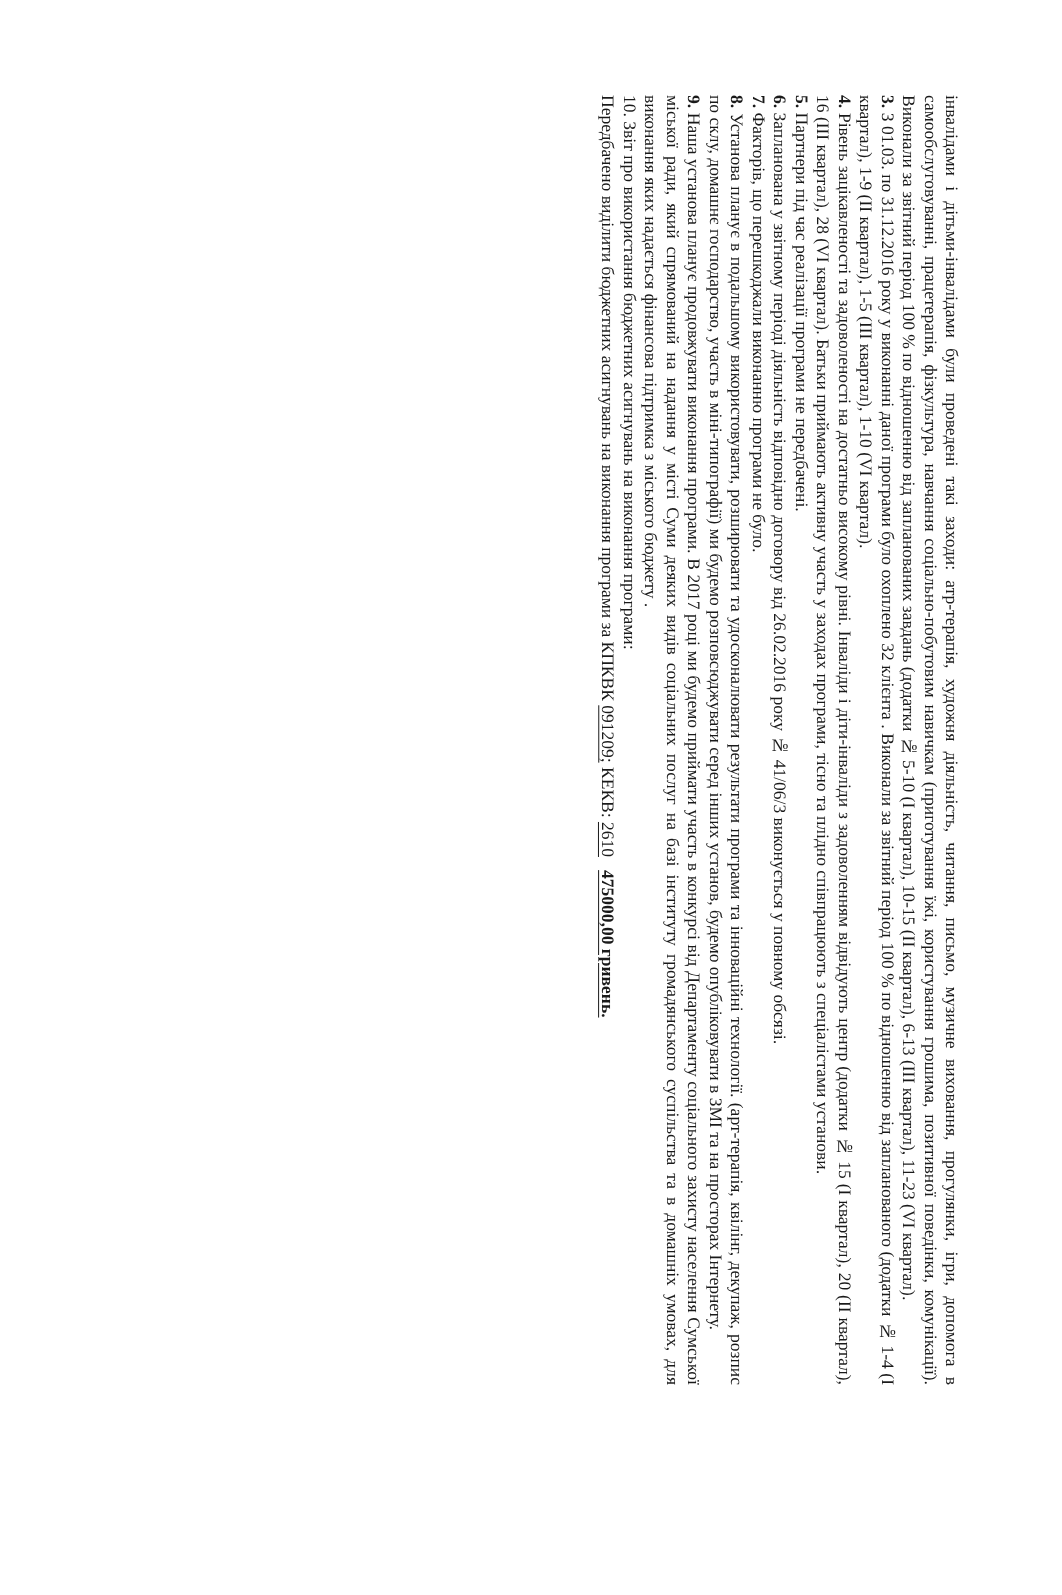інвалідами і дітьми-інвалідами були проведені такі заходи: атр-терапія, художня діяльність, читання, письмо, музичне виховання, прогулянки, ігри, допомога в самообслуговуванні, працетерапія, фізкультура, навчання соціально-побутовим навичкам (приготування їжі, користування грошима, позитивної поведінки, комунікації). Виконали за звітний період 100 % по відношенню від запланованих завдань (додатки № 5-10 (І квартал), 10-15 (ІІ квартал), 6-13 (ІІІ квартал), 11-23 (VІ квартал).
3. З 01.03. по 31.12.2016 року у виконанні даної програми було охоплено 32 клієнта . Виконали за звітний період 100 % по відношенню від запланованого (додатки № 1-4 (І квартал), 1-9 (ІІ квартал), 1-5 (ІІІ квартал), 1-10 (VІ квартал).
4. Рівень зацікавленості та задоволеності на достатньо високому рівні. Інваліди і діти-інваліди з задоволенням відвідують центр (додатки № 15 (І квартал), 20 (ІІ квартал), 16 (ІІІ квартал), 28 (VІ квартал). Батьки приймають активну участь у заходах програми, тісно та плідно співпрацюють з спеціалістами установи.
5. Партнери під час реалізації програми не передбачені.
6. Запланована у звітному періоді діяльність відповідно договору від 26.02.2016 року № 41/06/3 виконується у повному обсязі.
7. Факторів, що перешкоджали виконанню програми не було.
8. Установа планує в подальшому використовувати, розширювати та удосконалювати результати програми та інноваційні технології. (арт-терапія, квілінг, декупаж, розпис по склу, домашнє господарство, участь в міні-типографії) ми будемо розповсюджувати серед інших установ, будемо опубліковувати в ЗМІ та на просторах Інтернету.
9. Наша установа планує продовжувати виконання програми. В 2017 році ми будемо приймати участь в конкурсі від Департаменту соціального захисту населення Сумської міської ради, який спрямований на надання у місті Суми деяких видів соціальних послуг на базі інституту громадянського суспільства та в домашніх умовах, для виконання яких надається фінансова підтримка з міського бюджету .
10. Звіт про використання бюджетних асигнувань на виконання програми:
Передбачено виділити бюджетних асигнувань на виконання програми за КПКВК 091209; КЕКВ: 2610 475000,00 гривень.